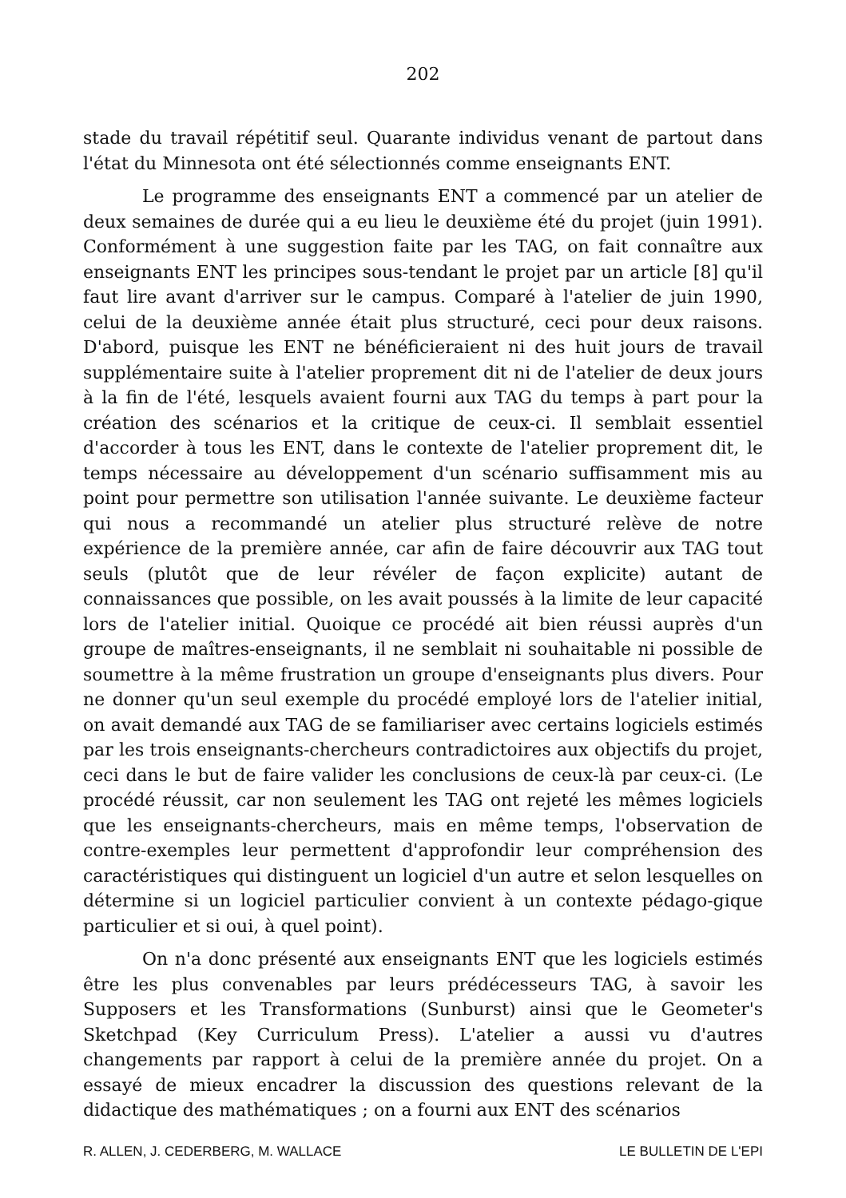202
stade du travail répétitif seul. Quarante individus venant de partout dans l'état du Minnesota ont été sélectionnés comme enseignants ENT.
Le programme des enseignants ENT a commencé par un atelier de deux semaines de durée qui a eu lieu le deuxième été du projet (juin 1991). Conformément à une suggestion faite par les TAG, on fait connaître aux enseignants ENT les principes sous-tendant le projet par un article [8] qu'il faut lire avant d'arriver sur le campus. Comparé à l'atelier de juin 1990, celui de la deuxième année était plus structuré, ceci pour deux raisons. D'abord, puisque les ENT ne bénéficieraient ni des huit jours de travail supplémentaire suite à l'atelier proprement dit ni de l'atelier de deux jours à la fin de l'été, lesquels avaient fourni aux TAG du temps à part pour la création des scénarios et la critique de ceux-ci. Il semblait essentiel d'accorder à tous les ENT, dans le contexte de l'atelier proprement dit, le temps nécessaire au développement d'un scénario suffisamment mis au point pour permettre son utilisation l'année suivante. Le deuxième facteur qui nous a recommandé un atelier plus structuré relève de notre expérience de la première année, car afin de faire découvrir aux TAG tout seuls (plutôt que de leur révéler de façon explicite) autant de connaissances que possible, on les avait poussés à la limite de leur capacité lors de l'atelier initial. Quoique ce procédé ait bien réussi auprès d'un groupe de maîtres-enseignants, il ne semblait ni souhaitable ni possible de soumettre à la même frustration un groupe d'enseignants plus divers. Pour ne donner qu'un seul exemple du procédé employé lors de l'atelier initial, on avait demandé aux TAG de se familiariser avec certains logiciels estimés par les trois enseignants-chercheurs contradictoires aux objectifs du projet, ceci dans le but de faire valider les conclusions de ceux-là par ceux-ci. (Le procédé réussit, car non seulement les TAG ont rejeté les mêmes logiciels que les enseignants-chercheurs, mais en même temps, l'observation de contre-exemples leur permettent d'approfondir leur compréhension des caractéristiques qui distinguent un logiciel d'un autre et selon lesquelles on détermine si un logiciel particulier convient à un contexte pédago-gique particulier et si oui, à quel point).
On n'a donc présenté aux enseignants ENT que les logiciels estimés être les plus convenables par leurs prédécesseurs TAG, à savoir les Supposers et les Transformations (Sunburst) ainsi que le Geometer's Sketchpad (Key Curriculum Press). L'atelier a aussi vu d'autres changements par rapport à celui de la première année du projet. On a essayé de mieux encadrer la discussion des questions relevant de la didactique des mathématiques ; on a fourni aux ENT des scénarios
R. ALLEN, J. CEDERBERG, M. WALLACE LE BULLETIN DE L'EPI